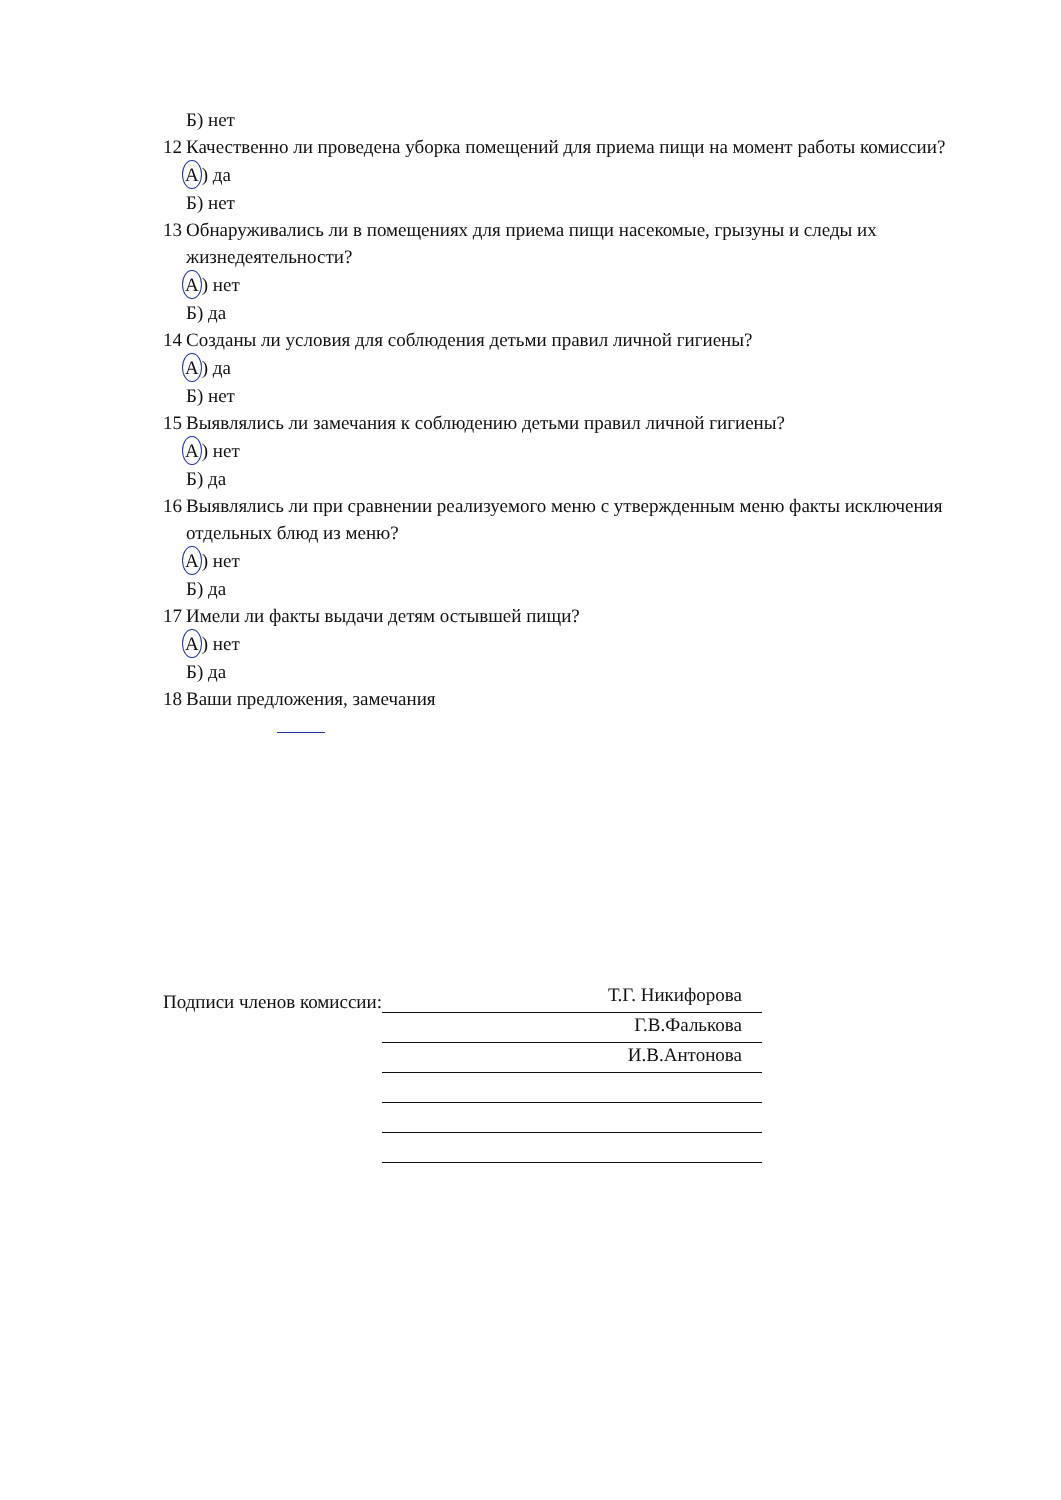Б) нет
12 Качественно ли проведена уборка помещений для приема пищи на момент работы комиссии?
А) да
Б) нет
13 Обнаруживались ли в помещениях для приема пищи насекомые, грызуны и следы их жизнедеятельности?
А) нет
Б) да
14 Созданы ли условия для соблюдения детьми правил личной гигиены?
А) да
Б) нет
15 Выявлялись ли замечания к соблюдению детьми правил личной гигиены?
А) нет
Б) да
16 Выявлялись ли при сравнении реализуемого меню с утвержденным меню факты исключения отдельных блюд из меню?
А) нет
Б) да
17 Имели ли факты выдачи детям остывшей пищи?
А) нет
Б) да
18 Ваши предложения, замечания
Подписи членов комиссии:
Т.Г. Никифорова
Г.В.Фалькова
И.В.Антонова